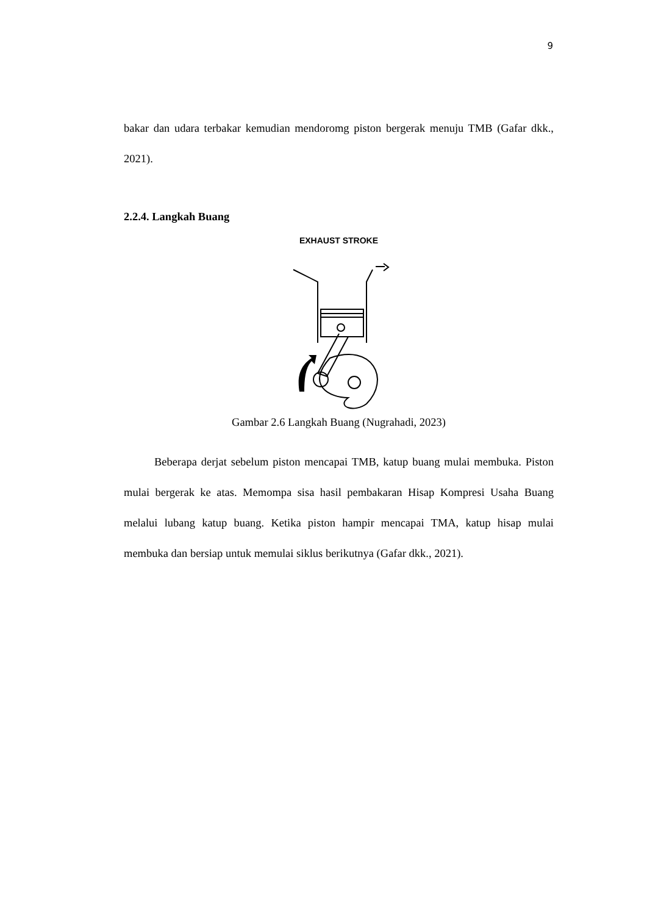9
bakar dan udara terbakar kemudian mendoromg piston bergerak menuju TMB (Gafar dkk., 2021).
2.2.4. Langkah Buang
EXHAUST STROKE
Gambar 2.6 Langkah Buang (Nugrahadi, 2023)
Beberapa derjat sebelum piston mencapai TMB, katup buang mulai membuka. Piston mulai bergerak ke atas. Memompa sisa hasil pembakaran Hisap Kompresi Usaha Buang melalui lubang katup buang. Ketika piston hampir mencapai TMA, katup hisap mulai membuka dan bersiap untuk memulai siklus berikutnya (Gafar dkk., 2021).